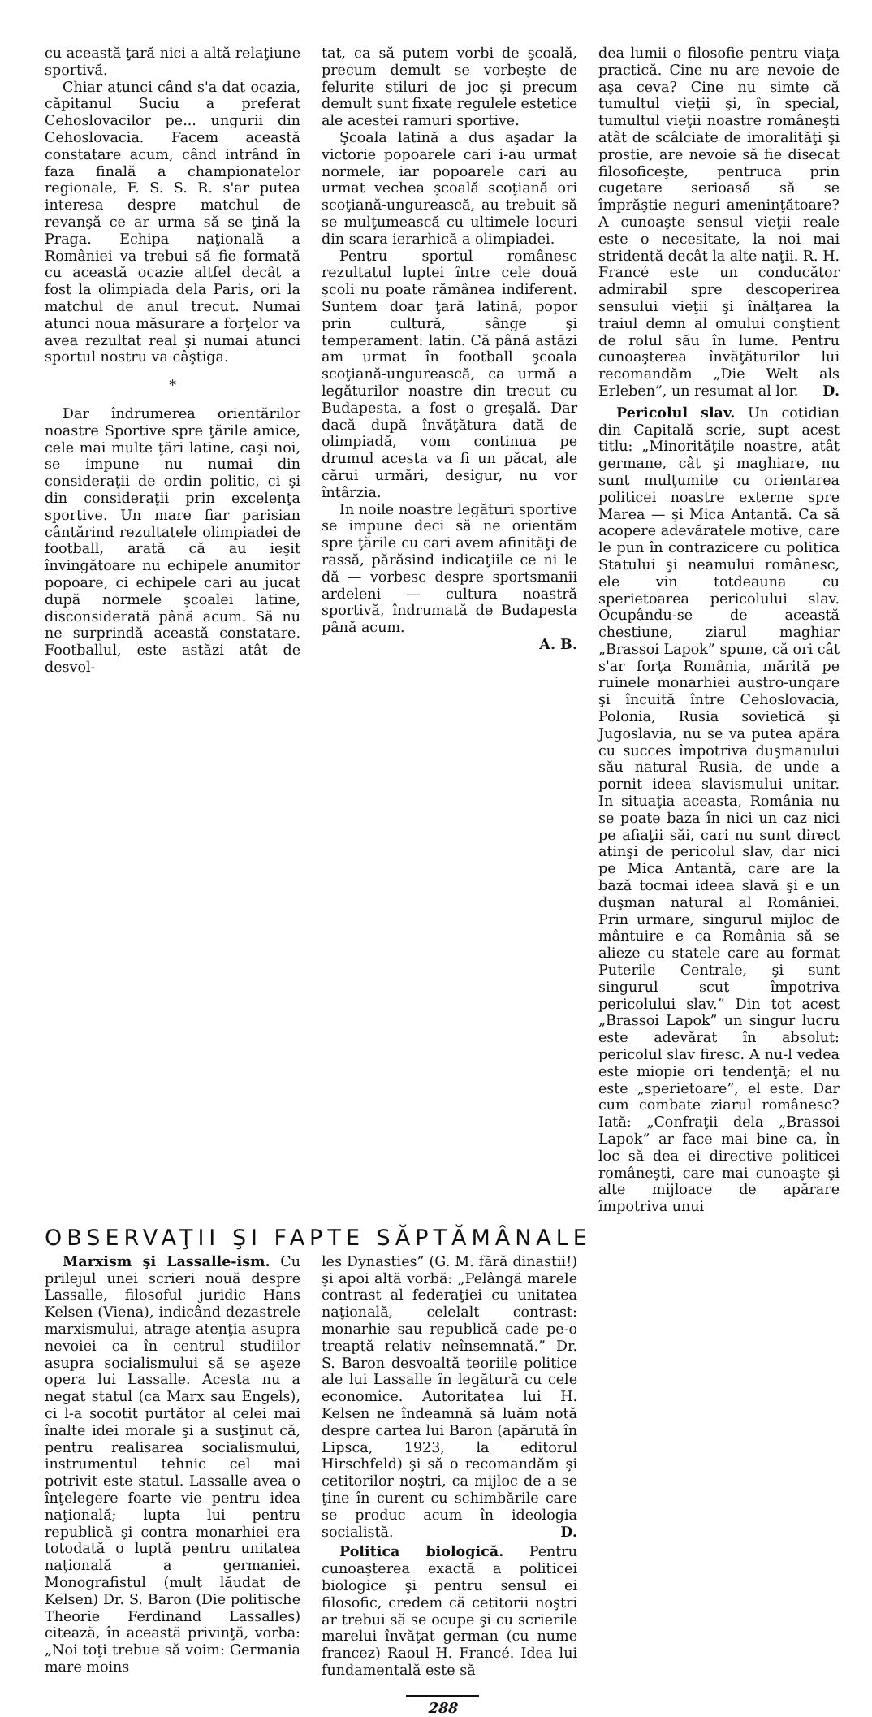cu această ţară nici a altă relaţiune sportivă.
Chiar atunci când s'a dat ocazia, căpitanul Suciu a preferat Cehoslovacilor pe... ungurii din Cehoslovacia. Facem această constatare acum, când intrând în faza finală a championatelor regionale, F. S. S. R. s'ar putea interesa despre matchul de revanşă ce ar urma să se ţină la Praga. Echipa naţională a României va trebui să fie formată cu această ocazie altfel decât a fost la olimpiada dela Paris, ori la matchul de anul trecut. Numai atunci noua măsurare a forţelor va avea rezultat real şi numai atunci sportul nostru va câştiga.
*
Dar îndrumerea orientărilor noastre Sportive spre ţările amice, cele mai multe ţări latine, caşi noi, se impune nu numai din consideraţii de ordin politic, ci şi din consideraţii prin excelenţa sportive. Un mare fiar parisian cântărind rezultatele olimpiadei de football, arată că au ieşit învingătoare nu echipele anumitor popoare, ci echipele cari au jucat după normele şcoalei latine, disconsiderată până acum. Să nu ne surprindă această constatare. Footballul, este astăzi atât de desvol-
tat, ca să putem vorbi de şcoală, precum demult se vorbeşte de felurite stiluri de joc şi precum demult sunt fixate regulele estetice ale acestei ramuri sportive.
Şcoala latină a dus aşadar la victorie popoarele cari i-au urmat normele, iar popoarele cari au urmat vechea şcoală scoţiană ori scoţiană-ungurească, au trebuit să se mulţumească cu ultimele locuri din scara ierarhică a olimpiadei.
Pentru sportul românesc rezultatul luptei între cele două şcoli nu poate rămânea indiferent. Suntem doar ţară latină, popor prin cultură, sânge şi temperament: latin. Că până astăzi am urmat în football şcoala scoţiană-ungurească, ca urmă a legăturilor noastre din trecut cu Budapesta, a fost o greşală. Dar dacă după învăţătura dată de olimpiadă, vom continua pe drumul acesta va fi un păcat, ale cărui urmări, desigur, nu vor întârzia.
In noile noastre legături sportive se impune deci să ne orientăm spre ţările cu cari avem afinităţi de rassă, părăsind indicaţiile ce ni le dă — vorbesc despre sportsmanii ardeleni — cultura noastră sportivă, îndrumată de Budapesta până acum.
A. B.
dea lumii o filosofie pentru viaţa practică. Cine nu are nevoie de aşa ceva? Cine nu simte că tumultul vieţii şi, în special, tumultul vieţii noastre româneşti atât de scâlciate de imoralităţi şi prostie, are nevoie să fie disecat filosoficeşte, pentruca prin cugetare serioasă să se împrăştie neguri ameninţătoare? A cunoaşte sensul vieţii reale este o necesitate, la noi mai stridentă decât la alte naţii. R. H. Francé este un conducător admirabil spre descoperirea sensului vieţii şi înălţarea la traiul demn al omului conştient de rolul său în lume. Pentru cunoaşterea învăţăturilor lui recomandăm „Die Welt als Erleben”, un resumat al lor. D.
Pericolul slav. Un cotidian din Capitală scrie, supt acest titlu: „Minorităţile noastre, atât germane, cât şi maghiare, nu sunt mulţumite cu orientarea politicei noastre externe spre Marea — şi Mica Antantă. Ca să acopere adevăratele motive, care le pun în contrazicere cu politica Statului şi neamului românesc, ele vin totdeauna cu sperietoarea pericolului slav. Ocupându-se de această chestiune, ziarul maghiar „Brassoi Lapok” spune, că ori cât s'ar forţa România, mărită pe ruinele monarhiei austro-ungare şi încuită între Cehoslovacia, Polonia, Rusia sovietică şi Jugoslavia, nu se va putea apăra cu succes împotriva duşmanului său natural Rusia, de unde a pornit ideea slavismului unitar. In situaţia aceasta, România nu se poate baza în nici un caz nici pe afiaţii săi, cari nu sunt direct atinşi de pericolul slav, dar nici pe Mica Antantă, care are la bază tocmai ideea slavă şi e un duşman natural al României. Prin urmare, singurul mijloc de mântuire e ca România să se alieze cu statele care au format Puterile Centrale, şi sunt singurul scut împotriva pericolului slav.” Din tot acest „Brassoi Lapok” un singur lucru este adevărat în absolut: pericolul slav firesc. A nu-l vedea este miopie ori tendenţă; el nu este „sperietoare”, el este. Dar cum combate ziarul românesc? Iată: „Confraţii dela „Brassoi Lapok” ar face mai bine ca, în loc să dea ei directive politicei româneşti, care mai cunoaşte şi alte mijloace de apărare împotriva unui
OBSERVAŢII ŞI FAPTE SĂPTĂMÂNALE
Marxism şi Lassalle-ism. Cu prilejul unei scrieri nouă despre Lassalle, filosoful juridic Hans Kelsen (Viena), indicând dezastrele marxismului, atrage atenţia asupra nevoiei ca în centrul studiilor asupra socialismului să se aşeze opera lui Lassalle. Acesta nu a negat statul (ca Marx sau Engels), ci l-a socotit purtător al celei mai înalte idei morale şi a susţinut că, pentru realisarea socialismului, instrumentul tehnic cel mai potrivit este statul. Lassalle avea o înţelegere foarte vie pentru idea naţională; lupta lui pentru republică şi contra monarhiei era totodată o luptă pentru unitatea naţională a germaniei. Monografistul (mult lăudat de Kelsen) Dr. S. Baron (Die politische Theorie Ferdinand Lassalles) citează, în această privinţă, vorba: „Noi toţi trebue să voim: Germania mare moins
les Dynasties” (G. M. fără dinastii!) şi apoi altă vorbă: „Pelângă marele contrast al federaţiei cu unitatea naţională, celelalt contrast: monarhie sau republică cade pe-o treaptă relativ neînsemnată.” Dr. S. Baron desvoaltă teoriile politice ale lui Lassalle în legătură cu cele economice. Autoritatea lui H. Kelsen ne îndeamnă să luăm notă despre cartea lui Baron (apărută în Lipsca, 1923, la editorul Hirschfeld) şi să o recomandăm şi cetitorilor noştri, ca mijloc de a se ţine în curent cu schimbările care se produc acum în ideologia socialistă. D.
Politica biologică. Pentru cunoaşterea exactă a politicei biologice şi pentru sensul ei filosofic, credem că cetitorii noştri ar trebui să se ocupe şi cu scrierile marelui învăţat german (cu nume francez) Raoul H. Francé. Idea lui fundamentală este să
288